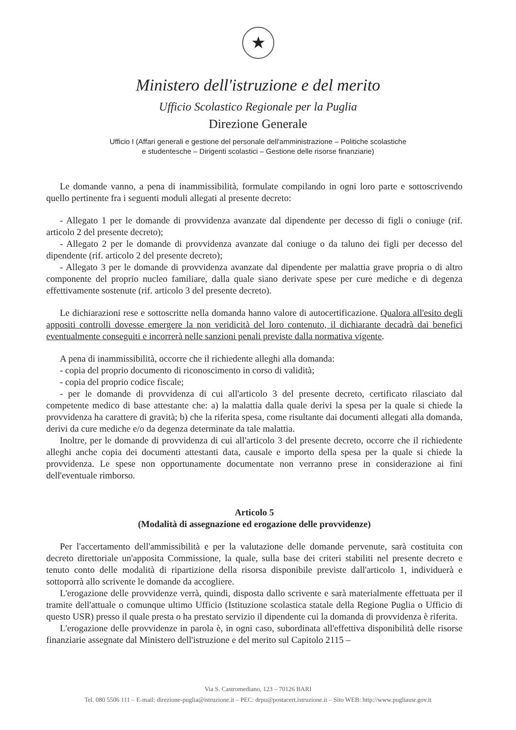★
Ministero dell'istruzione e del merito
Ufficio Scolastico Regionale per la Puglia
Direzione Generale
Ufficio I (Affari generali e gestione del personale dell'amministrazione – Politiche scolastiche
e studentesche – Dirigenti scolastici – Gestione delle risorse finanziarie)
Le domande vanno, a pena di inammissibilità, formulate compilando in ogni loro parte e sottoscrivendo quello pertinente fra i seguenti moduli allegati al presente decreto:
- Allegato 1 per le domande di provvidenza avanzate dal dipendente per decesso di figli o coniuge (rif. articolo 2 del presente decreto);
- Allegato 2 per le domande di provvidenza avanzate dal coniuge o da taluno dei figli per decesso del dipendente (rif. articolo 2 del presente decreto);
- Allegato 3 per le domande di provvidenza avanzate dal dipendente per malattia grave propria o di altro componente del proprio nucleo familiare, dalla quale siano derivate spese per cure mediche e di degenza effettivamente sostenute (rif. articolo 3 del presente decreto).
Le dichiarazioni rese e sottoscritte nella domanda hanno valore di autocertificazione. Qualora all'esito degli appositi controlli dovesse emergere la non veridicità del loro contenuto, il dichiarante decadrà dai benefici eventualmente conseguiti e incorrerà nelle sanzioni penali previste dalla normativa vigente.
A pena di inammissibilità, occorre che il richiedente alleghi alla domanda:
- copia del proprio documento di riconoscimento in corso di validità;
- copia del proprio codice fiscale;
- per le domande di provvidenza di cui all'articolo 3 del presente decreto, certificato rilasciato dal competente medico di base attestante che: a) la malattia dalla quale derivi la spesa per la quale si chiede la provvidenza ha carattere di gravità; b) che la riferita spesa, come risultante dai documenti allegati alla domanda, derivi da cure mediche e/o da degenza determinate da tale malattia.
Inoltre, per le domande di provvidenza di cui all'articolo 3 del presente decreto, occorre che il richiedente alleghi anche copia dei documenti attestanti data, causale e importo della spesa per la quale si chiede la provvidenza. Le spese non opportunamente documentate non verranno prese in considerazione ai fini dell'eventuale rimborso.
Articolo 5
(Modalità di assegnazione ed erogazione delle provvidenze)
Per l'accertamento dell'ammissibilità e per la valutazione delle domande pervenute, sarà costituita con decreto direttoriale un'apposita Commissione, la quale, sulla base dei criteri stabiliti nel presente decreto e tenuto conto delle modalità di ripartizione della risorsa disponibile previste dall'articolo 1, individuerà e sottoporrà allo scrivente le domande da accogliere.
L'erogazione delle provvidenze verrà, quindi, disposta dallo scrivente e sarà materialmente effettuata per il tramite dell'attuale o comunque ultimo Ufficio (Istituzione scolastica statale della Regione Puglia o Ufficio di questo USR) presso il quale presta o ha prestato servizio il dipendente cui la domanda di provvidenza è riferita.
L'erogazione delle provvidenze in parola è, in ogni caso, subordinata all'effettiva disponibilità delle risorse finanziarie assegnate dal Ministero dell'istruzione e del merito sul Capitolo 2115 –
Via S. Castromediano, 123 – 70126 BARI
Tel. 080 5506 111 – E-mail: direzione-puglia@istruzione.it – PEC: drpu@postacert.istruzione.it – Sito WEB: http://www.pugliausr.gov.it